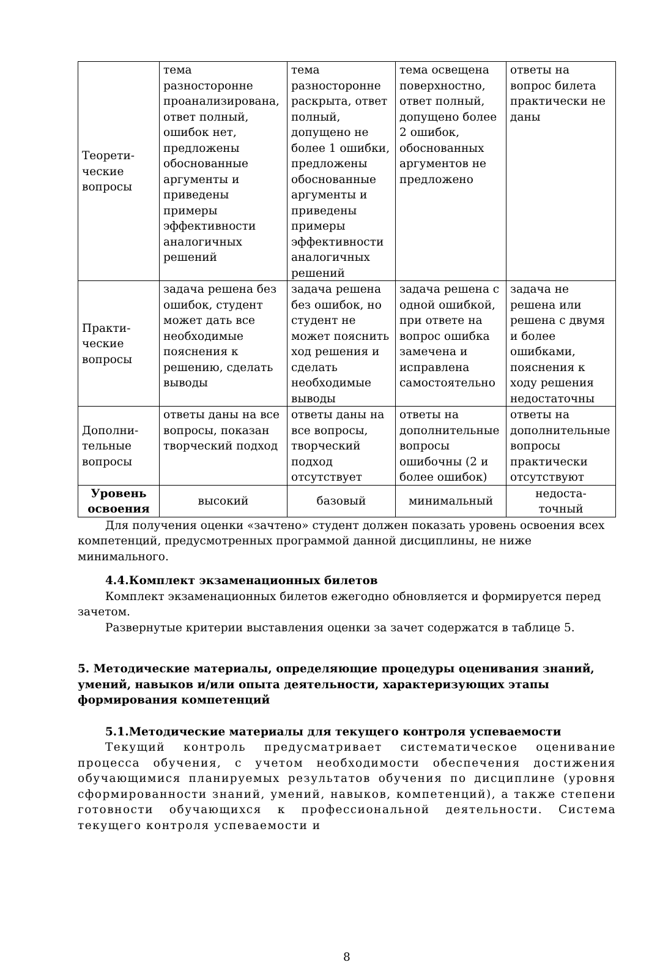| Теорети- ческие вопросы | тема разносторонне проанализирована, ответ полный, ошибок нет, предложены обоснованные аргументы и приведены примеры эффективности аналогичных решений | тема разносторонне раскрыта, ответ полный, допущено не более 1 ошибки, предложены обоснованные аргументы и приведены примеры эффективности аналогичных решений | тема освещена поверхностно, ответ полный, допущено более 2 ошибок, обоснованных аргументов не предложено | ответы на вопрос билета практически не даны |
| Практи- ческие вопросы | задача решена без ошибок, студент может дать все необходимые пояснения к решению, сделать выводы | задача решена без ошибок, но студент не может пояснить ход решения и сделать необходимые выводы | задача решена с одной ошибкой, при ответе на вопрос ошибка замечена и исправлена самостоятельно | задача не решена или решена с двумя и более ошибками, пояснения к ходу решения недостаточны |
| Дополни- тельные вопросы | ответы даны на все вопросы, показан творческий подход | ответы даны на все вопросы, творческий подход отсутствует | ответы на дополнительные вопросы ошибочны (2 и более ошибок) | ответы на дополнительные вопросы практически отсутствуют |
| Уровень освоения | высокий | базовый | минимальный | недоста- точный |
Для получения оценки «зачтено» студент должен показать уровень освоения всех компетенций, предусмотренных программой данной дисциплины, не ниже минимального.
4.4.Комплект экзаменационных билетов
Комплект экзаменационных билетов ежегодно обновляется и формируется перед зачетом.
Развернутые критерии выставления оценки за зачет содержатся в таблице 5.
5. Методические материалы, определяющие процедуры оценивания знаний, умений, навыков и/или опыта деятельности, характеризующих этапы формирования компетенций
5.1.Методические материалы для текущего контроля успеваемости
Текущий контроль предусматривает систематическое оценивание процесса обучения, с учетом необходимости обеспечения достижения обучающимися планируемых результатов обучения по дисциплине (уровня сформированности знаний, умений, навыков, компетенций), а также степени готовности обучающихся к профессиональной деятельности. Система текущего контроля успеваемости и
8